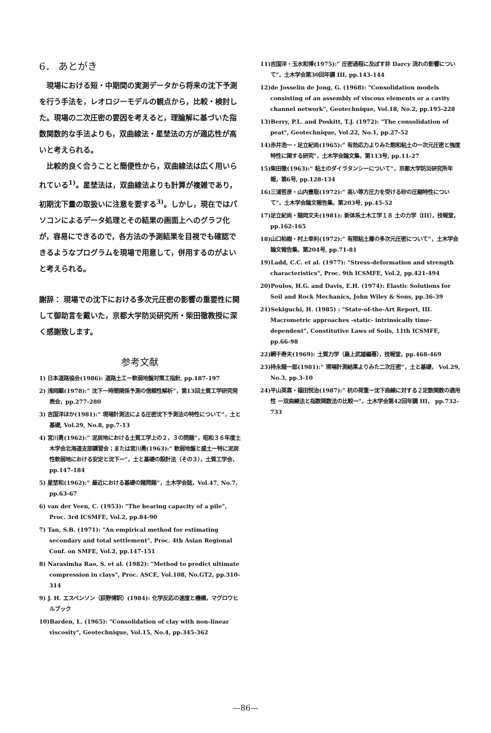6． あとがき
現場における短・中期間の実測データから将来の沈下予測を行う手法を，レオロジーモデルの観点から，比較・検討した。現場の二次圧密の要因を考えると，理論解に基づいた指数関数的な手法よりも，双曲線法・星埜法の方が適応性が高いと考えられる。
比較的良く合うことと簡便性から，双曲線法は広く用いられている<sup>1)</sup>。星埜法は，双曲線法よりも計算が複雑であり，初期沈下量の取扱いに注意を要する<sup>3)</sup>。しかし，現在ではパソコンによるデータ処理とその結果の画面上へのグラフ化が，容易にできるので，各方法の予測結果を目視でも確認できるようなプログラムを現場で用意して，併用するのがよいと考えられる。
謝辞： 現場での沈下における多次元圧密の影響の重要性に関して御助言を戴いた，京都大学防災研究所・柴田徹教授に深く感謝致します。
参考文献
1) 日本道路協会(1986): 道路土工ー軟弱地盤対策工指針, pp.187-197
2) 浅岡顕(1978):” 沈下ー時間関係予測の信頼性解析”，第13回土質工学研究発表会，pp.277-280
3) 吉国洋ほか(1981):” 現場計測法による圧密沈下予測法の特性について”，土と基礎, Vol.29, No.8, pp.7-13
4) 宮川勇(1962):” 泥炭地における土質工学上の２，３の問題”，昭和３６年度土木学会北海道支部講習会；または宮川勇(1963):” 軟弱地盤と盛土ー特に泥炭性軟弱地における安定と沈下ー”，土と基礎の設計法（その３），土質工学会，pp.147-184
5) 星埜和(1962):” 最近における基礎の諸問題”，土木学会誌，Vol.47, No.7, pp.63-67
6) van der Veen, C. (1953): "The bearing capacity of a pile", Proc. 3rd ICSMFE, Vol.2, pp.84-90
7) Tan, S.B. (1971): "An empirical method for estimating secondary and total settlement", Proc. 4th Asian Regional Conf. on SMFE, Vol.2, pp.147-151
8) Narasimha Rao, S. et al. (1982): "Method to predict ultimate compression in clays", Proc. ASCE, Vol.108, No.GT2, pp.310-314
9) J. H. エスペンソン（荻野博訳）(1984): 化学反応の速度と機構，マグロウヒルブック
10)Barden, L. (1965): "Consolidation of clay with non-linear viscosity", Geotechnique, Vol.15, No.4, pp.345-362
11)吉国洋・玉水和博(1975):” 圧密過程に及ぼす非 Darcy 流れの影響について”，土木学会第30回年講 III, pp.143-144
12)de Josselin de Jong, G. (1968): "Consolidation models consisting of an assembly of viscous elements or a cavity channel network", Geotechnique, Vol.18, No.2, pp.195-228
13)Berry, P.L. and Poskitt, T.J. (1972): "The consolidation of peat", Geotechnique, Vol.22, No.1, pp.27-52
14)赤井浩一・足立紀尚(1965):” 有効応力よりみた飽和粘土の一次元圧密と強度特性に関する研究”，土木学会論文集，第113号, pp.11-27
15)柴田徹(1963):” 粘土のダイラタンシーについて”，京都大学防災研究所年報，第6号, pp.128-134
16)三浦哲彦・山内豊聡(1972):” 高い等方圧力を受ける砂の圧縮特性について”，土木学会論文報告集，第203号, pp.45-52
17)足立紀尚・龍岡文夫(1981): 新体系土木工学１８ 土の力学（III），技報堂，pp.162-165
18)山口柏樹・村上幸利(1972):” 有限粘土層の多次元圧密について”，土木学会論文報告集，第204号, pp.71-81
19)Ladd, C.C. et al. (1977): "Stress-deformation and strength characteristics", Proc. 9th ICSMFE, Vol.2, pp.421-494
20)Poulos, H.G. and Davis, E.H. (1974): Elastic Solutions for Soil and Rock Mechanics, John Wiley & Sons, pp.36-39
21)Sekiguchi, H. (1985) : "State-of-the-Art Report, III. Macrometric approaches -static- intrinsically time-dependent", Constitutive Laws of Soils, 11th ICSMFE, pp.66-98
22)網干寿夫(1969): 土質力学（最上武雄編著），技報堂，pp.468-469
23)持永龍一郎(1981):” 現場計測結果よりみた二次圧密”，土と基礎， Vol.29, No.3, pp.3-10
24)平山英喜・福田悦治(1987):” 杭の荷重ー沈下曲線に対する２定数関数の適用性 ー双曲線法と指数関数法の比較ー”，土木学会第42回年講 III， pp.732-733
—86—